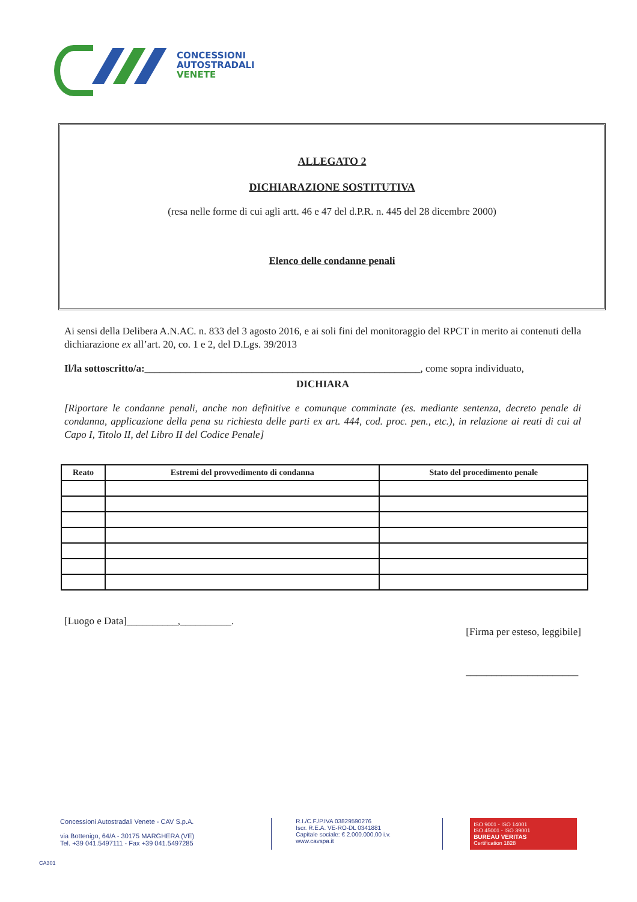CONCESSIONI
AUTOSTRADALI
VENETE
ALLEGATO 2
DICHIARAZIONE SOSTITUTIVA
(resa nelle forme di cui agli artt. 46 e 47 del d.P.R. n. 445 del 28 dicembre 2000)
Elenco delle condanne penali
Ai sensi della Delibera A.N.AC. n. 833 del 3 agosto 2016, e ai soli fini del monitoraggio del RPCT in merito ai contenuti della dichiarazione ex all’art. 20, co. 1 e 2, del D.Lgs. 39/2013
Il/la sottoscritto/a:______________________________________________________, come sopra individuato,
DICHIARA
[Riportare le condanne penali, anche non definitive e comunque comminate (es. mediante sentenza, decreto penale di condanna, applicazione della pena su richiesta delle parti ex art. 444, cod. proc. pen., etc.), in relazione ai reati di cui al Capo I, Titolo II, del Libro II del Codice Penale]
| Reato | Estremi del provvedimento di condanna | Stato del procedimento penale |
| --- | --- | --- |
[Luogo e Data]__________,__________. [Firma per esteso, leggibile]
______________________
Concessioni Autostradali Venete - CAV S.p.A.
via Bottenigo, 64/A - 30175 MARGHERA (VE)
Tel. +39 041.5497111 - Fax +39 041.5497285
R.I./C.F./P.IVA 03829590276
Iscr. R.E.A. VE-RO-DL 0341881
Capitale sociale: € 2.000.000,00 i.v.
www.cavspa.it
ISO 9001 - ISO 14001
ISO 45001 - ISO 39001
BUREAU VERITAS
Certification 1828
CA301